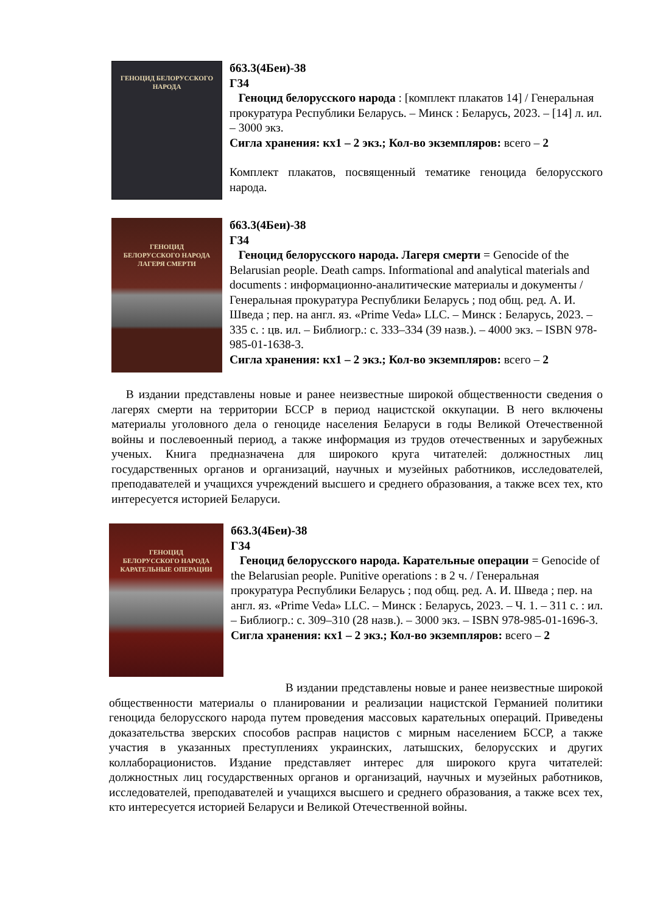ГЕНОЦИД БЕЛОРУССКОГО НАРОДА
б63.3(4Беи)-38
Г34
Геноцид белорусского народа : [комплект плакатов 14] / Генеральная прокуратура Республики Беларусь. – Минск : Беларусь, 2023. – [14] л. ил. – 3000 экз.
Сигла хранения: кх1 – 2 экз.; Кол-во экземпляров: всего – 2
Комплект плакатов, посвященный тематике геноцида белорусского народа.
ГЕНОЦИД
БЕЛОРУССКОГО НАРОДА
ЛАГЕРЯ СМЕРТИ
б63.3(4Беи)-38
Г34
Геноцид белорусского народа. Лагеря смерти = Genocide of the Belarusian people. Death camps. Informational and analytical materials and documents : информационно-аналитические материалы и документы / Генеральная прокуратура Республики Беларусь ; под общ. ред. А. И. Шведа ; пер. на англ. яз. «Prime Veda» LLC. – Минск : Беларусь, 2023. – 335 с. : цв. ил. – Библиогр.: с. 333–334 (39 назв.). – 4000 экз. – ISBN 978-985-01-1638-3.
Сигла хранения: кх1 – 2 экз.; Кол-во экземпляров: всего – 2
В издании представлены новые и ранее неизвестные широкой общественности сведения о лагерях смерти на территории БССР в период нацистской оккупации. В него включены материалы уголовного дела о геноциде населения Беларуси в годы Великой Отечественной войны и послевоенный период, а также информация из трудов отечественных и зарубежных ученых. Книга предназначена для широкого круга читателей: должностных лиц государственных органов и организаций, научных и музейных работников, исследователей, преподавателей и учащихся учреждений высшего и среднего образования, а также всех тех, кто интересуется историей Беларуси.
ГЕНОЦИД
БЕЛОРУССКОГО НАРОДА
КАРАТЕЛЬНЫЕ ОПЕРАЦИИ
б63.3(4Беи)-38
Г34
Геноцид белорусского народа. Карательные операции = Genocide of the Belarusian people. Punitive operations : в 2 ч. / Генеральная прокуратура Республики Беларусь ; под общ. ред. А. И. Шведа ; пер. на англ. яз. «Prime Veda» LLC. – Минск : Беларусь, 2023. – Ч. 1. – 311 с. : ил. – Библиогр.: с. 309–310 (28 назв.). – 3000 экз. – ISBN 978-985-01-1696-3.
Сигла хранения: кх1 – 2 экз.; Кол-во экземпляров: всего – 2
В издании представлены новые и ранее неизвестные широкой общественности материалы о планировании и реализации нацистской Германией политики геноцида белорусского народа путем проведения массовых карательных операций. Приведены доказательства зверских способов расправ нацистов с мирным населением БССР, а также участия в указанных преступлениях украинских, латышских, белорусских и других коллаборационистов. Издание представляет интерес для широкого круга читателей: должностных лиц государственных органов и организаций, научных и музейных работников, исследователей, преподавателей и учащихся высшего и среднего образования, а также всех тех, кто интересуется историей Беларуси и Великой Отечественной войны.